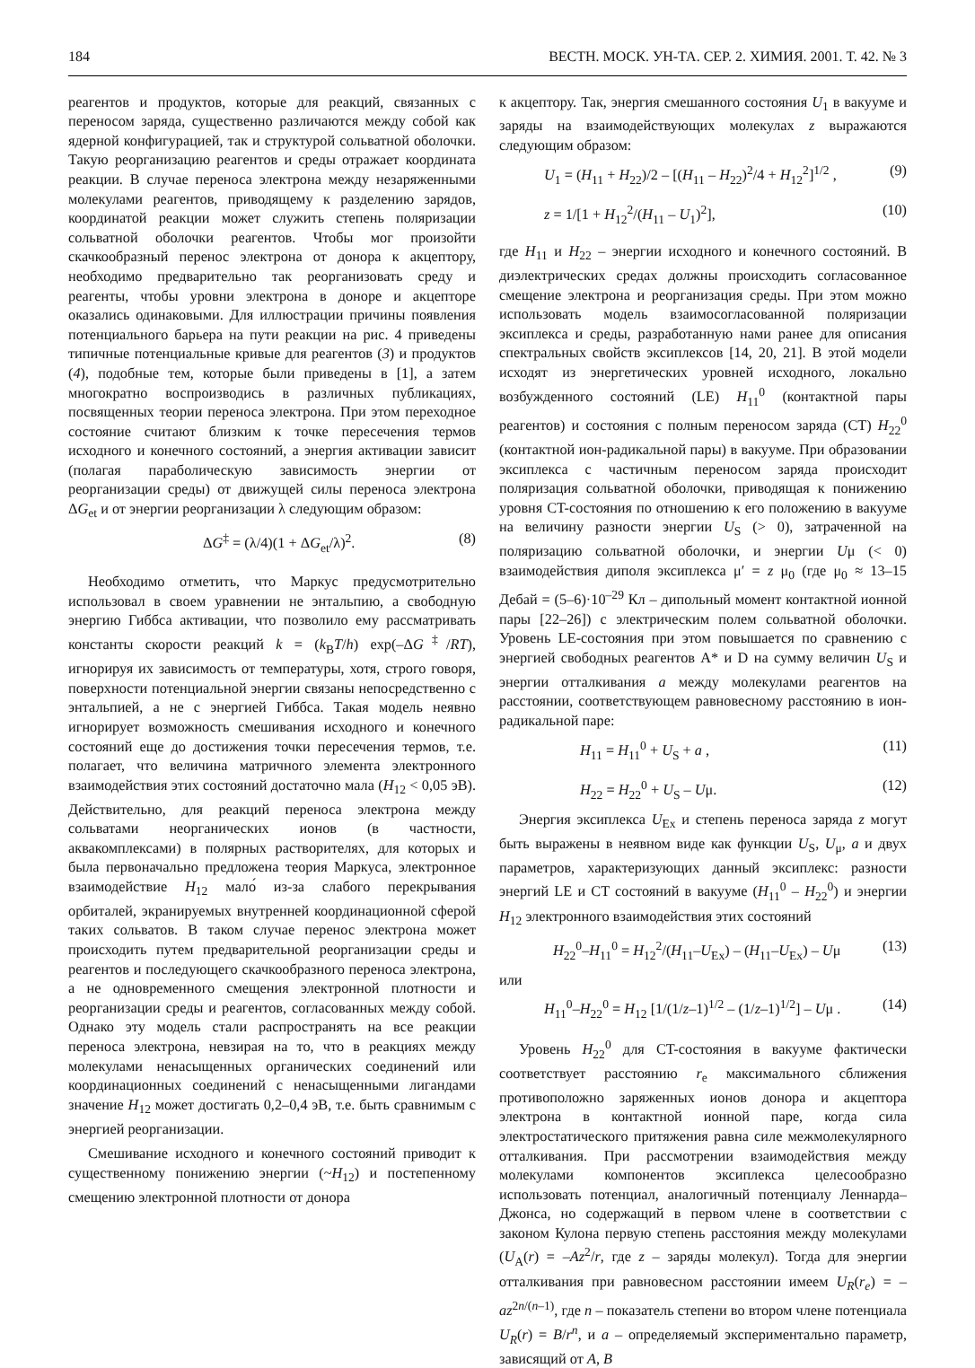184 ВЕСТН. МОСК. УН-ТА. СЕР. 2. ХИМИЯ. 2001. Т. 42. № 3
реагентов и продуктов, которые для реакций, связанных с переносом заряда, существенно различаются между собой как ядерной конфигурацией, так и структурой сольватной оболочки. Такую реорганизацию реагентов и среды отражает координата реакции. В случае переноса электрона между незаряженными молекулами реагентов, приводящему к разделению зарядов, координатой реакции может служить степень поляризации сольватной оболочки реагентов. Чтобы мог произойти скачкообразный перенос электрона от донора к акцептору, необходимо предварительно так реорганизовать среду и реагенты, чтобы уровни электрона в доноре и акцепторе оказались одинаковыми. Для иллюстрации причины появления потенциального барьера на пути реакции на рис. 4 приведены типичные потенциальные кривые для реагентов (3) и продуктов (4), подобные тем, которые были приведены в [1], а затем многократно воспроизводись в различных публикациях, посвященных теории переноса электрона. При этом переходное состояние считают близким к точке пересечения термов исходного и конечного состояний, а энергия активации зависит (полагая параболическую зависимость энергии от реорганизации среды) от движущей силы переноса электрона ΔG<sub>et</sub> и от энергии реорганизации λ следующим образом:
ΔG<sup>‡</sup> = (λ/4)(1 + ΔG<sub>et</sub>/λ)<sup>2</sup>. (8)
Необходимо отметить, что Маркус предусмотрительно использовал в своем уравнении не энтальпию, а свободную энергию Гиббса активации, что позволило ему рассматривать константы скорости реакций k = (k<sub>B</sub>T/h) exp(–ΔG<sup>‡</sup>/RT), игнорируя их зависимость от температуры, хотя, строго говоря, поверхности потенциальной энергии связаны непосредственно с энтальпией, а не с энергией Гиббса. Такая модель неявно игнорирует возможность смешивания исходного и конечного состояний еще до достижения точки пересечения термов, т.е. полагает, что величина матричного элемента электронного взаимодействия этих состояний достаточно мала (H<sub>12</sub> < 0,05 эВ). Действительно, для реакций переноса электрона между сольватами неорганических ионов (в частности, аквакомплексами) в полярных растворителях, для которых и была первоначально предложена теория Маркуса, электронное взаимодействие H<sub>12</sub> мало́ из-за слабого перекрывания орбиталей, экранируемых внутренней координационной сферой таких сольватов. В таком случае перенос электрона может происходить путем предварительной реорганизации среды и реагентов и последующего скачкообразного переноса электрона, а не одновременного смещения электронной плотности и реорганизации среды и реагентов, согласованных между собой. Однако эту модель стали распространять на все реакции переноса электрона, невзирая на то, что в реакциях между молекулами ненасыщенных органических соединений или координационных соединений с ненасыщенными лигандами значение H<sub>12</sub> может достигать 0,2–0,4 эВ, т.е. быть сравнимым с энергией реорганизации.
Смешивание исходного и конечного состояний приводит к существенному понижению энергии (~H<sub>12</sub>) и постепенному смещению электронной плотности от донора
к акцептору. Так, энергия смешанного состояния U<sub>1</sub> в вакууме и заряды на взаимодействующих молекулах z выражаются следующим образом:
U<sub>1</sub> = (H<sub>11</sub> + H<sub>22</sub>)/2 – [(H<sub>11</sub> – H<sub>22</sub>)<sup>2</sup>/4 + H<sub>12</sub><sup>2</sup>]<sup>1/2</sup> , (9)
z = 1/[1 + H<sub>12</sub><sup>2</sup>/(H<sub>11</sub> – U<sub>1</sub>)<sup>2</sup>], (10)
где H<sub>11</sub> и H<sub>22</sub> – энергии исходного и конечного состояний. В диэлектрических средах должны происходить согласованное смещение электрона и реорганизация среды. При этом можно использовать модель взаимосогласованной поляризации эксиплекса и среды, разработанную нами ранее для описания спектральных свойств эксиплексов [14, 20, 21]. В этой модели исходят из энергетических уровней исходного, локально возбужденного состояний (LE) H<sub>11</sub><sup>0</sup> (контактной пары реагентов) и состояния с полным переносом заряда (CT) H<sub>22</sub><sup>0</sup> (контактной ион-радикальной пары) в вакууме. При образовании эксиплекса с частичным переносом заряда происходит поляризация сольватной оболочки, приводящая к понижению уровня CT-состояния по отношению к его положению в вакууме на величину разности энергии U<sub>S</sub> (> 0), затраченной на поляризацию сольватной оболочки, и энергии Uμ (< 0) взаимодействия диполя эксиплекса μ′ = z μ<sub>0</sub> (где μ<sub>0</sub> ≈ 13–15 Дебай = (5–6)·10<sup>–29</sup> Кл – дипольный момент контактной ионной пары [22–26]) с электрическим полем сольватной оболочки. Уровень LE-состояния при этом повышается по сравнению с энергией свободных реагентов A* и D на сумму величин U<sub>S</sub> и энергии отталкивания a между молекулами реагентов на расстоянии, соответствующем равновесному расстоянию в ион-радикальной паре:
H<sub>11</sub> = H<sub>11</sub><sup>0</sup> + U<sub>S</sub> + a , (11)
H<sub>22</sub> = H<sub>22</sub><sup>0</sup> + U<sub>S</sub> – Uμ. (12)
Энергия эксиплекса U<sub>Ex</sub> и степень переноса заряда z могут быть выражены в неявном виде как функции U<sub>S</sub>, U<sub>μ</sub>, a и двух параметров, характеризующих данный эксиплекс: разности энергий LE и CT состояний в вакууме (H<sub>11</sub><sup>0</sup> – H<sub>22</sub><sup>0</sup>) и энергии H<sub>12</sub> электронного взаимодействия этих состояний
H<sub>22</sub><sup>0</sup>–H<sub>11</sub><sup>0</sup> = H<sub>12</sub><sup>2</sup>/(H<sub>11</sub>–U<sub>Ex</sub>) – (H<sub>11</sub>–U<sub>Ex</sub>) – Uμ (13)
или
H<sub>11</sub><sup>0</sup>–H<sub>22</sub><sup>0</sup> = H<sub>12</sub> [1/(1/z–1)<sup>1/2</sup> – (1/z–1)<sup>1/2</sup>] – Uμ . (14)
Уровень H<sub>22</sub><sup>0</sup> для CT-состояния в вакууме фактически соответствует расстоянию r<sub>e</sub> максимального сближения противоположно заряженных ионов донора и акцептора электрона в контактной ионной паре, когда сила электростатического притяжения равна силе межмолекулярного отталкивания. При рассмотрении взаимодействия между молекулами компонентов эксиплекса целесообразно использовать потенциал, аналогичный потенциалу Леннарда–Джонса, но содержащий в первом члене в соответствии с законом Кулона первую степень расстояния между молекулами (U<sub>A</sub>(r) = –Az<sup>2</sup>/r, где z – заряды молекул). Тогда для энергии отталкивания при равновесном расстоянии имеем U<sub>R</sub>(r<sub>e</sub>) = –az<sup>2n/(n–1)</sup>, где n – показатель степени во втором члене потенциала U<sub>R</sub>(r) = B/r<sup>n</sup>, и a – определяемый экспериментально параметр, зависящий от A, B